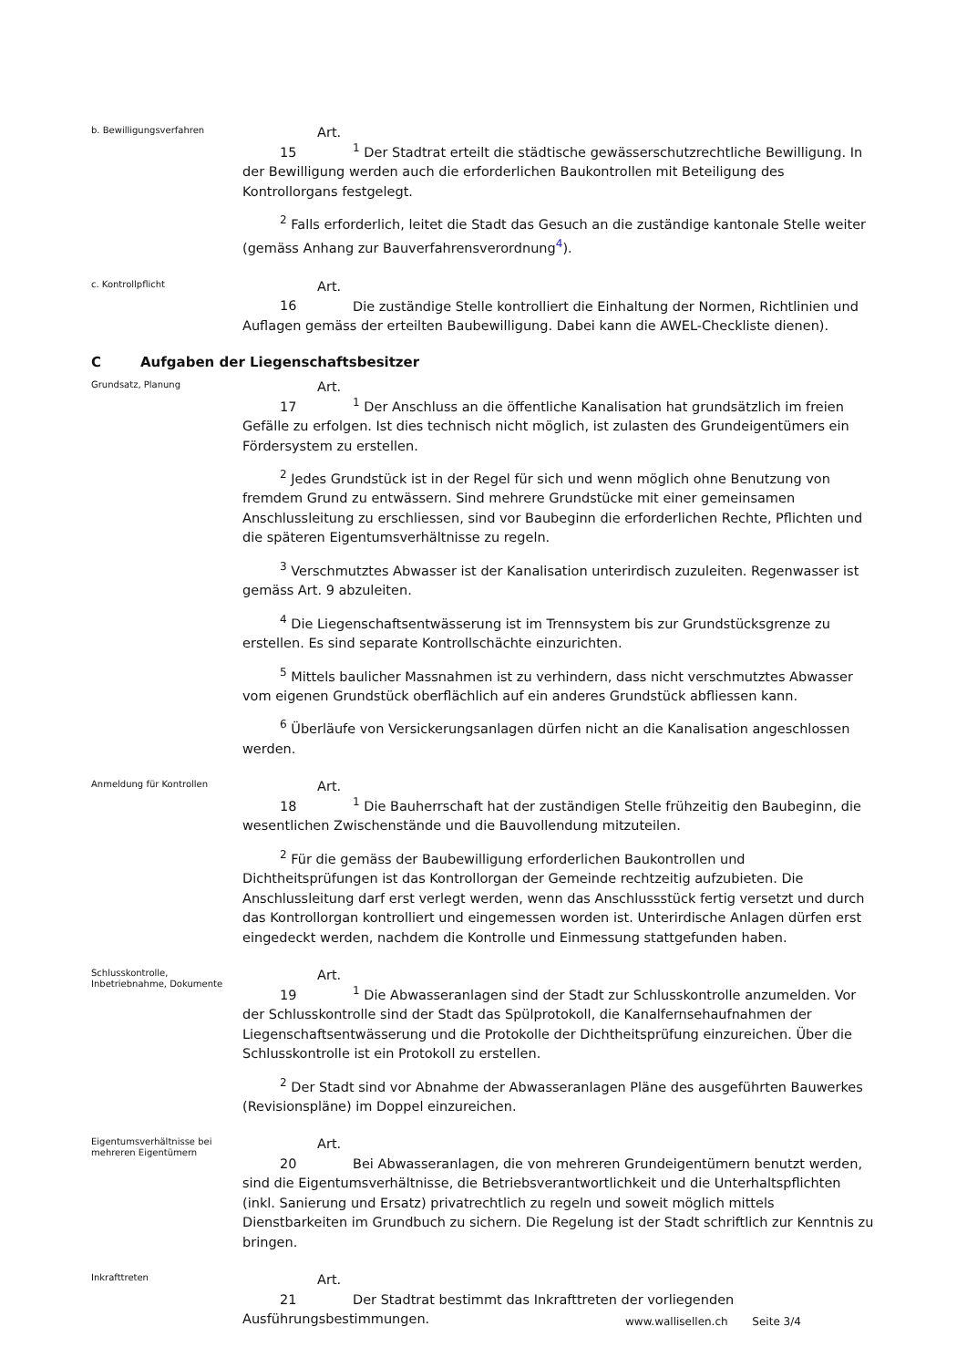b. Bewilligungsverfahren
Art. 15<sup>1</sup> Der Stadtrat erteilt die städtische gewässerschutzrechtliche Bewilligung. In der Bewilligung werden auch die erforderlichen Baukontrollen mit Beteiligung des Kontrollorgans festgelegt.
<sup>2</sup> Falls erforderlich, leitet die Stadt das Gesuch an die zuständige kantonale Stelle weiter (gemäss Anhang zur Bauverfahrensverordnung<sup>4</sup>).
c. Kontrollpflicht
Art. 16 Die zuständige Stelle kontrolliert die Einhaltung der Normen, Richtlinien und Auflagen gemäss der erteilten Baubewilligung. Dabei kann die AWEL-Checkliste dienen).
C Aufgaben der Liegenschaftsbesitzer
Grundsatz, Planung
Art. 17<sup>1</sup> Der Anschluss an die öffentliche Kanalisation hat grundsätzlich im freien Gefälle zu erfolgen. Ist dies technisch nicht möglich, ist zulasten des Grundeigentümers ein Fördersystem zu erstellen.
<sup>2</sup> Jedes Grundstück ist in der Regel für sich und wenn möglich ohne Benutzung von fremdem Grund zu entwässern. Sind mehrere Grundstücke mit einer gemeinsamen Anschlussleitung zu erschliessen, sind vor Baubeginn die erforderlichen Rechte, Pflichten und die späteren Eigentumsverhältnisse zu regeln.
<sup>3</sup> Verschmutztes Abwasser ist der Kanalisation unterirdisch zuzuleiten. Regenwasser ist gemäss Art. 9 abzuleiten.
<sup>4</sup> Die Liegenschaftsentwässerung ist im Trennsystem bis zur Grundstücksgrenze zu erstellen. Es sind separate Kontrollschächte einzurichten.
<sup>5</sup> Mittels baulicher Massnahmen ist zu verhindern, dass nicht verschmutztes Abwasser vom eigenen Grundstück oberflächlich auf ein anderes Grundstück abfliessen kann.
<sup>6</sup> Überläufe von Versickerungsanlagen dürfen nicht an die Kanalisation angeschlossen werden.
Anmeldung für Kontrollen
Art. 18<sup>1</sup> Die Bauherrschaft hat der zuständigen Stelle frühzeitig den Baubeginn, die wesentlichen Zwischenstände und die Bauvollendung mitzuteilen.
<sup>2</sup> Für die gemäss der Baubewilligung erforderlichen Baukontrollen und Dichtheitsprüfungen ist das Kontrollorgan der Gemeinde rechtzeitig aufzubieten. Die Anschlussleitung darf erst verlegt werden, wenn das Anschlussstück fertig versetzt und durch das Kontrollorgan kontrolliert und eingemessen worden ist. Unterirdische Anlagen dürfen erst eingedeckt werden, nachdem die Kontrolle und Einmessung stattgefunden haben.
Schlusskontrolle, Inbetriebnahme, Dokumente
Art. 19<sup>1</sup> Die Abwasseranlagen sind der Stadt zur Schlusskontrolle anzumelden. Vor der Schlusskontrolle sind der Stadt das Spülprotokoll, die Kanalfernsehaufnahmen der Liegenschaftsentwässerung und die Protokolle der Dichtheitsprüfung einzureichen. Über die Schlusskontrolle ist ein Protokoll zu erstellen.
<sup>2</sup> Der Stadt sind vor Abnahme der Abwasseranlagen Pläne des ausgeführten Bauwerkes (Revisionspläne) im Doppel einzureichen.
Eigentumsverhältnisse bei mehreren Eigentümern
Art. 20 Bei Abwasseranlagen, die von mehreren Grundeigentümern benutzt werden, sind die Eigentumsverhältnisse, die Betriebsverantwortlichkeit und die Unterhaltspflichten (inkl. Sanierung und Ersatz) privatrechtlich zu regeln und soweit möglich mittels Dienstbarkeiten im Grundbuch zu sichern. Die Regelung ist der Stadt schriftlich zur Kenntnis zu bringen.
Inkrafttreten
Art. 21 Der Stadtrat bestimmt das Inkrafttreten der vorliegenden Ausführungsbestimmungen.
www.wallisellen.ch Seite 3/4